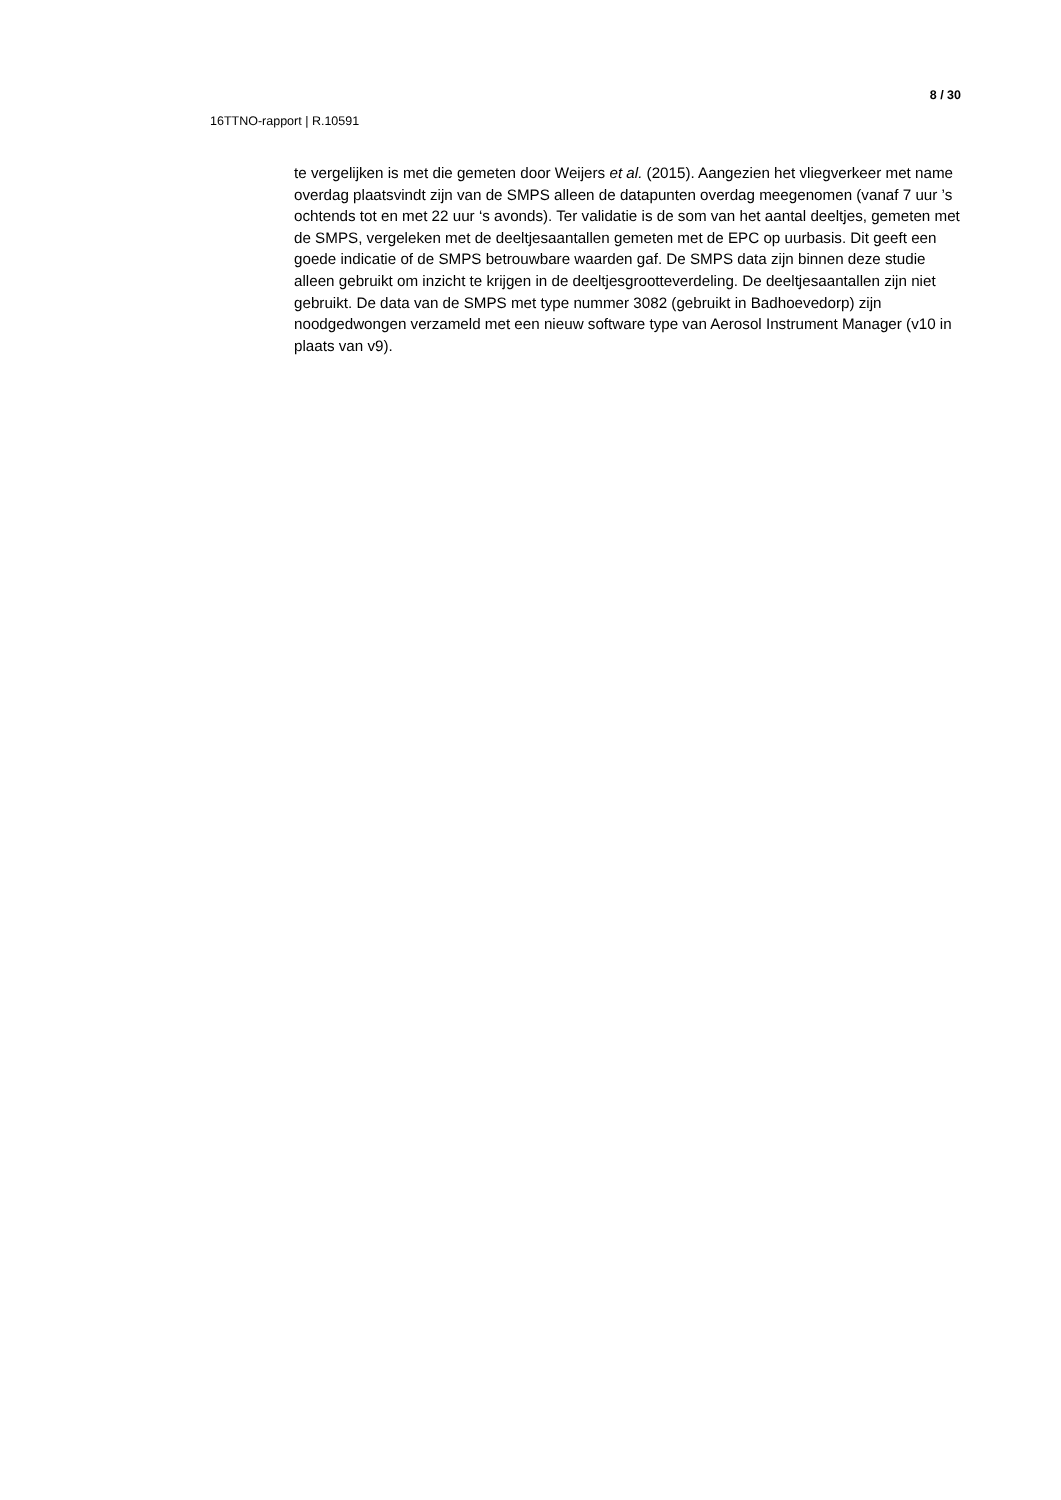8 / 30
16TTNO-rapport | R.10591
te vergelijken is met die gemeten door Weijers et al. (2015). Aangezien het vliegverkeer met name overdag plaatsvindt zijn van de SMPS alleen de datapunten overdag meegenomen (vanaf 7 uur ’s ochtends tot en met 22 uur ‘s avonds). Ter validatie is de som van het aantal deeltjes, gemeten met de SMPS, vergeleken met de deeltjesaantallen gemeten met de EPC op uurbasis. Dit geeft een goede indicatie of de SMPS betrouwbare waarden gaf. De SMPS data zijn binnen deze studie alleen gebruikt om inzicht te krijgen in de deeltjesgrootteverdeling. De deeltjesaantallen zijn niet gebruikt. De data van de SMPS met type nummer 3082 (gebruikt in Badhoevedorp) zijn noodgedwongen verzameld met een nieuw software type van Aerosol Instrument Manager (v10 in plaats van v9).